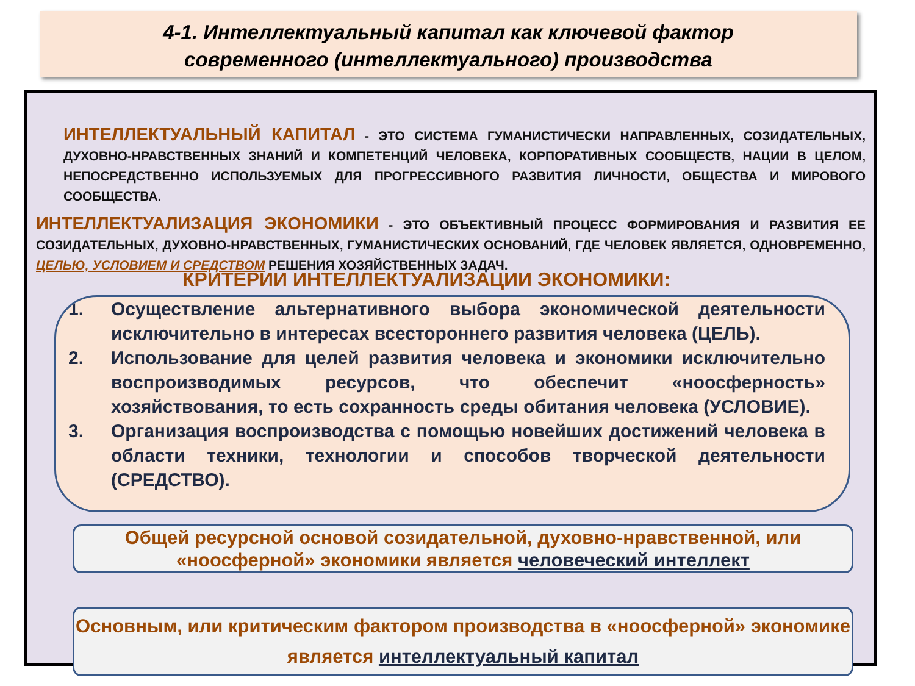4-1. Интеллектуальный капитал как ключевой фактор
современного (интеллектуального) производства
ИНТЕЛЛЕКТУАЛЬНЫЙ КАПИТАЛ - ЭТО СИСТЕМА ГУМАНИСТИЧЕСКИ НАПРАВЛЕННЫХ, СОЗИДАТЕЛЬНЫХ, ДУХОВНО-НРАВСТВЕННЫХ ЗНАНИЙ И КОМПЕТЕНЦИЙ ЧЕЛОВЕКА, КОРПОРАТИВНЫХ СООБЩЕСТВ, НАЦИИ В ЦЕЛОМ, НЕПОСРЕДСТВЕННО ИСПОЛЬЗУЕМЫХ ДЛЯ ПРОГРЕССИВНОГО РАЗВИТИЯ ЛИЧНОСТИ, ОБЩЕСТВА И МИРОВОГО СООБЩЕСТВА.
ИНТЕЛЛЕКТУАЛИЗАЦИЯ ЭКОНОМИКИ - ЭТО ОБЪЕКТИВНЫЙ ПРОЦЕСС ФОРМИРОВАНИЯ И РАЗВИТИЯ ЕЕ СОЗИДАТЕЛЬНЫХ, ДУХОВНО-НРАВСТВЕННЫХ, ГУМАНИСТИЧЕСКИХ ОСНОВАНИЙ, ГДЕ ЧЕЛОВЕК ЯВЛЯЕТСЯ, ОДНОВРЕМЕННО, ЦЕЛЬЮ, УСЛОВИЕМ И СРЕДСТВОМ РЕШЕНИЯ ХОЗЯЙСТВЕННЫХ ЗАДАЧ.
КРИТЕРИИ ИНТЕЛЛЕКТУАЛИЗАЦИИ ЭКОНОМИКИ:
1. Осуществление альтернативного выбора экономической деятельности исключительно в интересах всестороннего развития человека (ЦЕЛЬ).
2. Использование для целей развития человека и экономики исключительно воспроизводимых ресурсов, что обеспечит «ноосферность» хозяйствования, то есть сохранность среды обитания человека (УСЛОВИЕ).
3. Организация воспроизводства с помощью новейших достижений человека в области техники, технологии и способов творческой деятельности (СРЕДСТВО).
Общей ресурсной основой созидательной, духовно-нравственной, или «ноосферной» экономики является человеческий интеллект
Основным, или критическим фактором производства в «ноосферной» экономике является интеллектуальный капитал